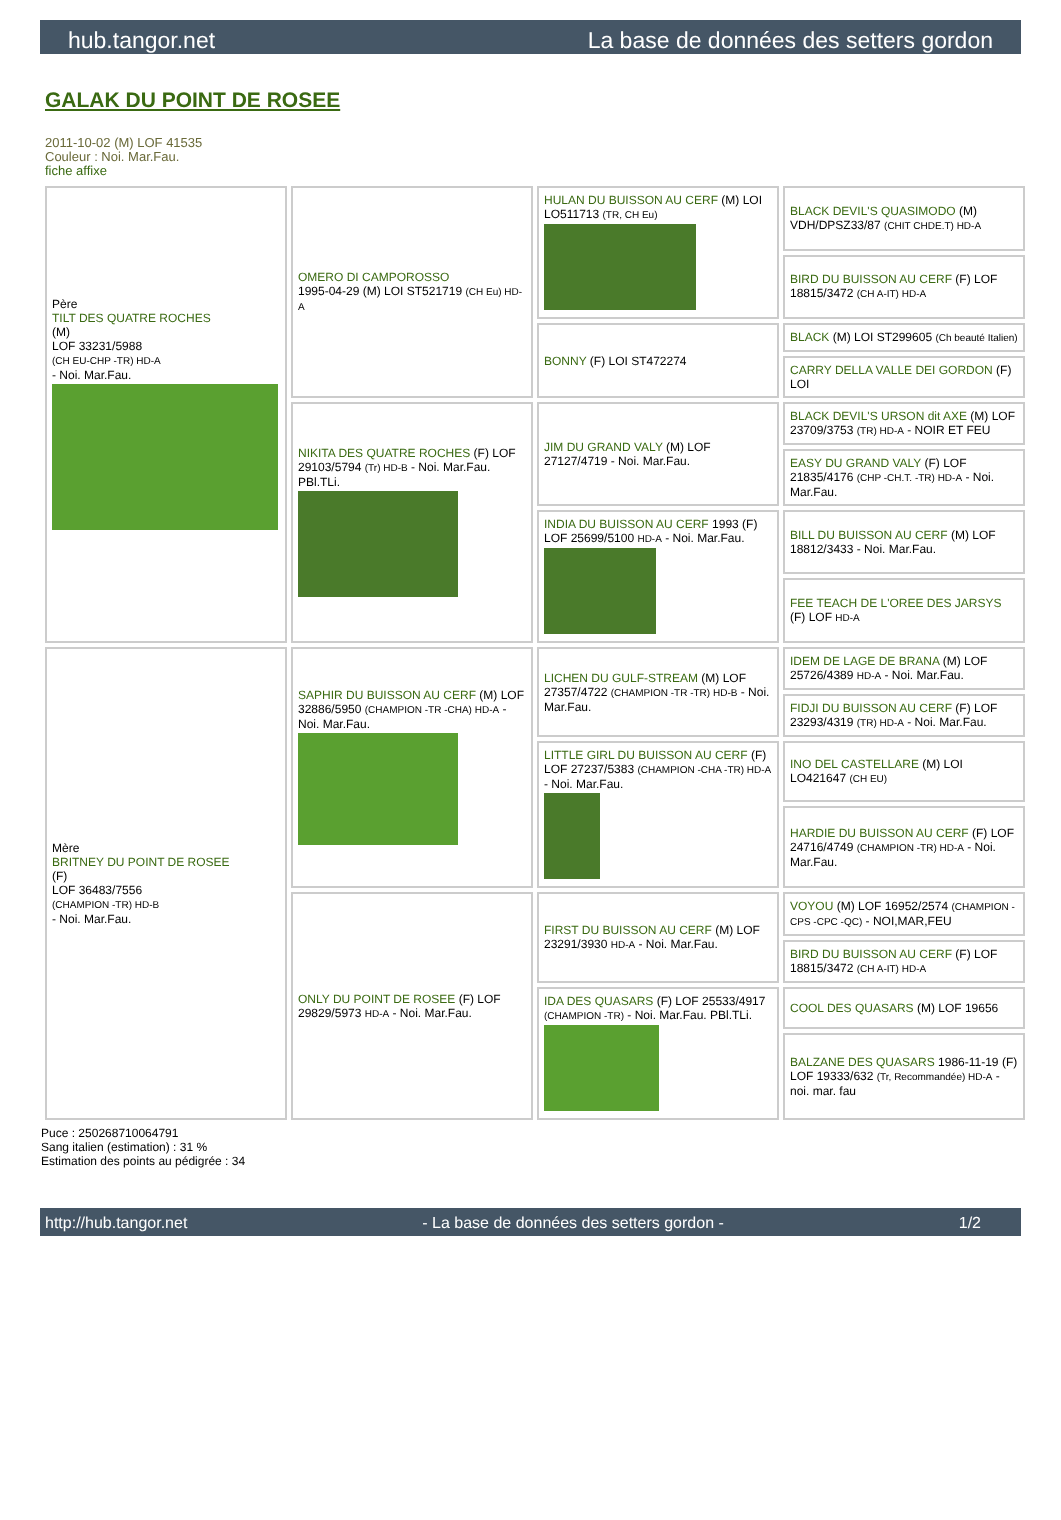hub.tangor.net La base de données des setters gordon
GALAK DU POINT DE ROSEE
2011-10-02 (M) LOF 41535
Couleur : Noi. Mar.Fau.
fiche affixe
| Père TILT DES QUATRE ROCHES (M) LOF 33231/5988 (CH EU-CHP -TR) HD-A - Noi. Mar.Fau. | OMERO DI CAMPOROSSO 1995-04-29 (M) LOI ST521719 (CH Eu) HD-A | HULAN DU BUISSON AU CERF (M) LOI LO511713 (TR, CH Eu) | BLACK DEVIL'S QUASIMODO (M) VDH/DPSZ33/87 (CHIT CHDE.T) HD-A |
| | | | BIRD DU BUISSON AU CERF (F) LOF 18815/3472 (CH A-IT) HD-A |
| | | BONNY (F) LOI ST472274 | BLACK (M) LOI ST299605 (Ch beauté Italien) |
| | | | CARRY DELLA VALLE DEI GORDON (F) LOI |
| | NIKITA DES QUATRE ROCHES (F) LOF 29103/5794 (Tr) HD-B - Noi. Mar.Fau. PBl.TLi. | JIM DU GRAND VALY (M) LOF 27127/4719 - Noi. Mar.Fau. | BLACK DEVIL'S URSON dit AXE (M) LOF 23709/3753 (TR) HD-A - NOIR ET FEU |
| | | | EASY DU GRAND VALY (F) LOF 21835/4176 (CHP -CH.T. -TR) HD-A - Noi. Mar.Fau. |
| | | INDIA DU BUISSON AU CERF 1993 (F) LOF 25699/5100 HD-A - Noi. Mar.Fau. | BILL DU BUISSON AU CERF (M) LOF 18812/3433 - Noi. Mar.Fau. |
| | | | FEE TEACH DE L'OREE DES JARSYS (F) LOF HD-A |
| Mère BRITNEY DU POINT DE ROSEE (F) LOF 36483/7556 (CHAMPION -TR) HD-B - Noi. Mar.Fau. | SAPHIR DU BUISSON AU CERF (M) LOF 32886/5950 (CHAMPION -TR -CHA) HD-A - Noi. Mar.Fau. | LICHEN DU GULF-STREAM (M) LOF 27357/4722 (CHAMPION -TR -TR) HD-B - Noi. Mar.Fau. | IDEM DE LAGE DE BRANA (M) LOF 25726/4389 HD-A - Noi. Mar.Fau. |
| | | | FIDJI DU BUISSON AU CERF (F) LOF 23293/4319 (TR) HD-A - Noi. Mar.Fau. |
| | | LITTLE GIRL DU BUISSON AU CERF (F) LOF 27237/5383 (CHAMPION -CHA -TR) HD-A - Noi. Mar.Fau. | INO DEL CASTELLARE (M) LOI LO421647 (CH EU) |
| | | | HARDIE DU BUISSON AU CERF (F) LOF 24716/4749 (CHAMPION -TR) HD-A - Noi. Mar.Fau. |
| | ONLY DU POINT DE ROSEE (F) LOF 29829/5973 HD-A - Noi. Mar.Fau. | FIRST DU BUISSON AU CERF (M) LOF 23291/3930 HD-A - Noi. Mar.Fau. | VOYOU (M) LOF 16952/2574 (CHAMPION -CPS -CPC -QC) - NOI,MAR,FEU |
| | | | BIRD DU BUISSON AU CERF (F) LOF 18815/3472 (CH A-IT) HD-A |
| | | IDA DES QUASARS (F) LOF 25533/4917 (CHAMPION -TR) - Noi. Mar.Fau. PBl.TLi. | COOL DES QUASARS (M) LOF 19656 |
| | | | BALZANE DES QUASARS 1986-11-19 (F) LOF 19333/632 (Tr, Recommandée) HD-A - noi. mar. fau |
Puce : 250268710064791
Sang italien (estimation) : 31 %
Estimation des points au pédigrée : 34
http://hub.tangor.net - La base de données des setters gordon - 1/2